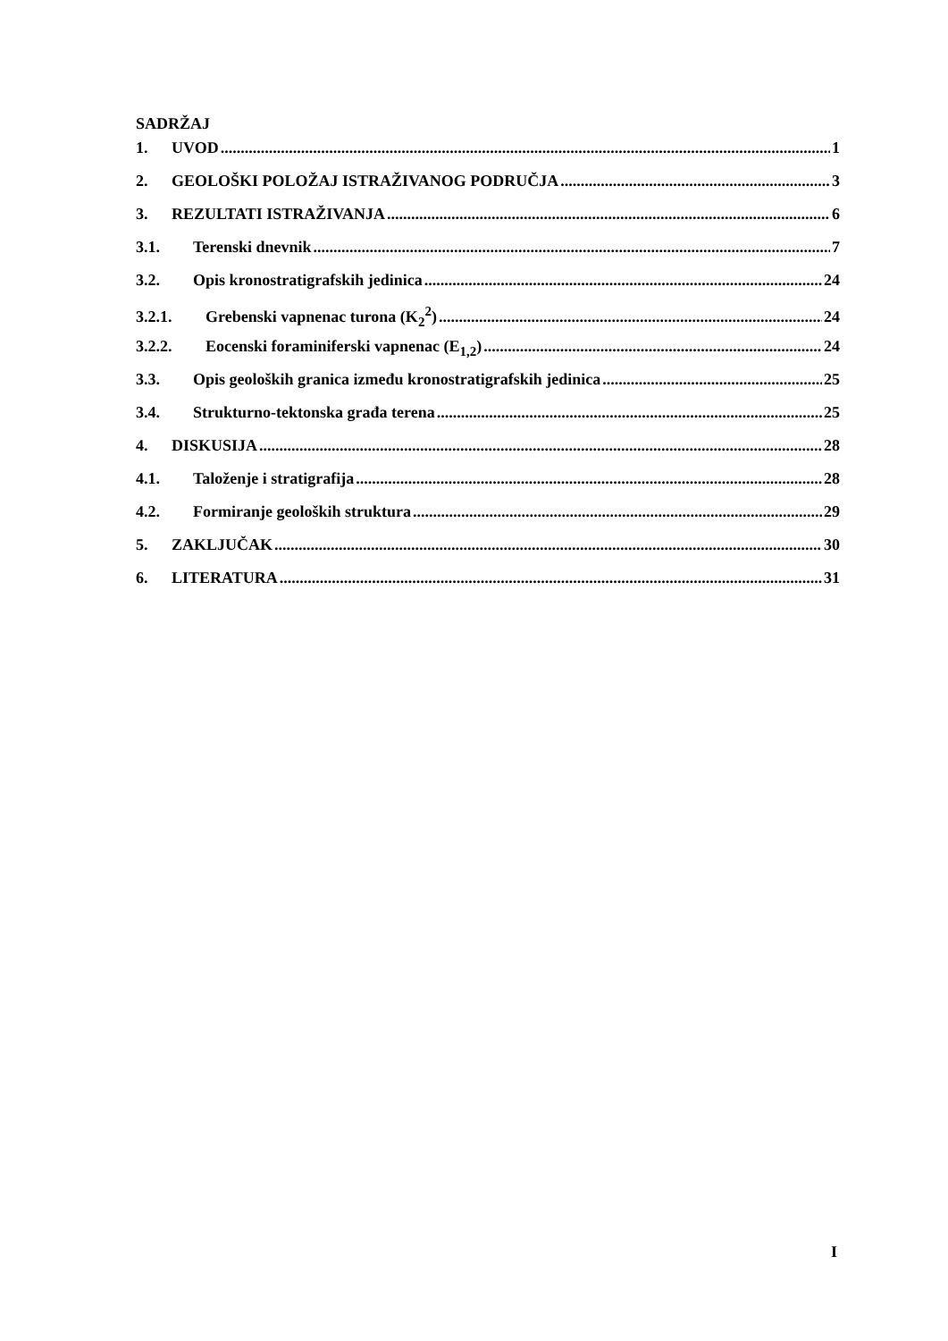SADRŽAJ
1. UVOD 1
2. GEOLOŠKI POLOŽAJ ISTRAŽIVANOG PODRUČJA 3
3. REZULTATI ISTRAŽIVANJA 6
3.1. Terenski dnevnik 7
3.2. Opis kronostratigrafskih jedinica 24
3.2.1. Grebenski vapnenac turona (K<sub>2</sub><sup>2</sup>) 24
3.2.2. Eocenski foraminiferski vapnenac (E<sub>1,2</sub>) 24
3.3. Opis geoloških granica između kronostratigrafskih jedinica 25
3.4. Strukturno-tektonska građa terena 25
4. DISKUSIJA 28
4.1. Taloženje i stratigrafija 28
4.2. Formiranje geoloških struktura 29
5. ZAKLJUČAK 30
6. LITERATURA 31
I